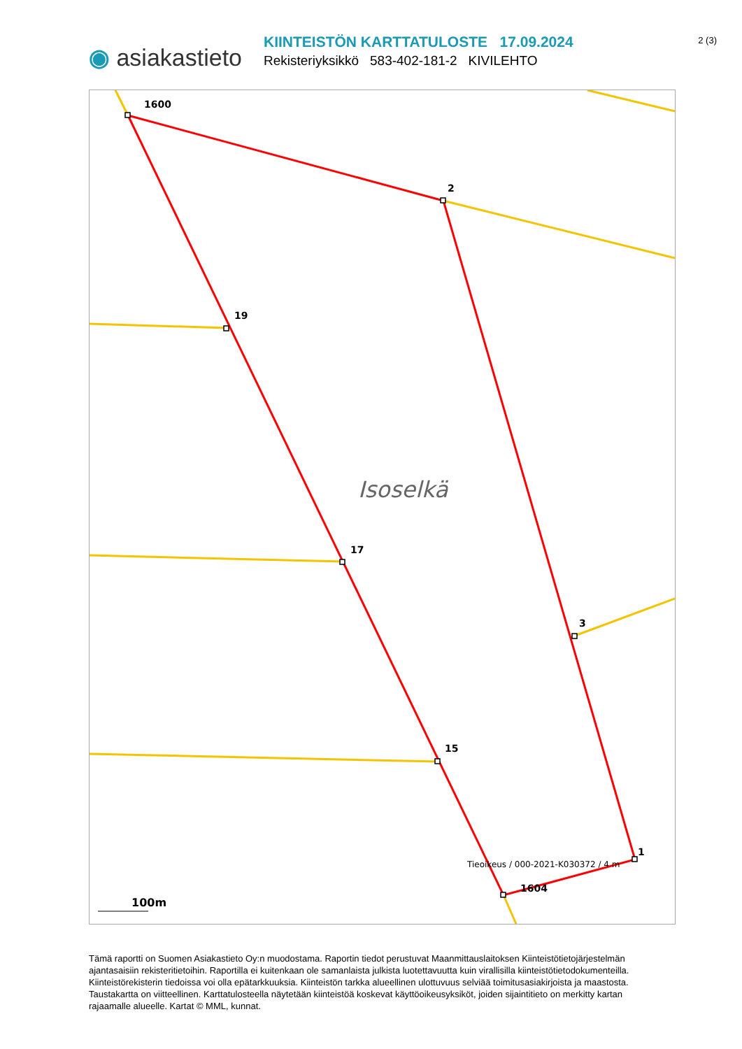2 (3)
◉ asiakastieto
KIINTEISTÖN KARTTATULOSTE 17.09.2024
Rekisteriyksikkö 583-402-181-2 KIVILEHTO
1600
2
19
17
3
15
1
1604
Isoselkä
Tieoikeus / 000-2021-K030372 / 4 m
100m
Tämä raportti on Suomen Asiakastieto Oy:n muodostama. Raportin tiedot perustuvat Maanmittauslaitoksen Kiinteistötietojärjestelmän ajantasaisiin rekisteritietoihin. Raportilla ei kuitenkaan ole samanlaista julkista luotettavuutta kuin virallisilla kiinteistötietodokumenteilla. Kiinteistörekisterin tiedoissa voi olla epätarkkuuksia. Kiinteistön tarkka alueellinen ulottuvuus selviää toimitusasiakirjoista ja maastosta. Taustakartta on viitteellinen. Karttatulosteella näytetään kiinteistöä koskevat käyttöoikeusyksiköt, joiden sijaintitieto on merkitty kartan rajaamalle alueelle. Kartat © MML, kunnat.